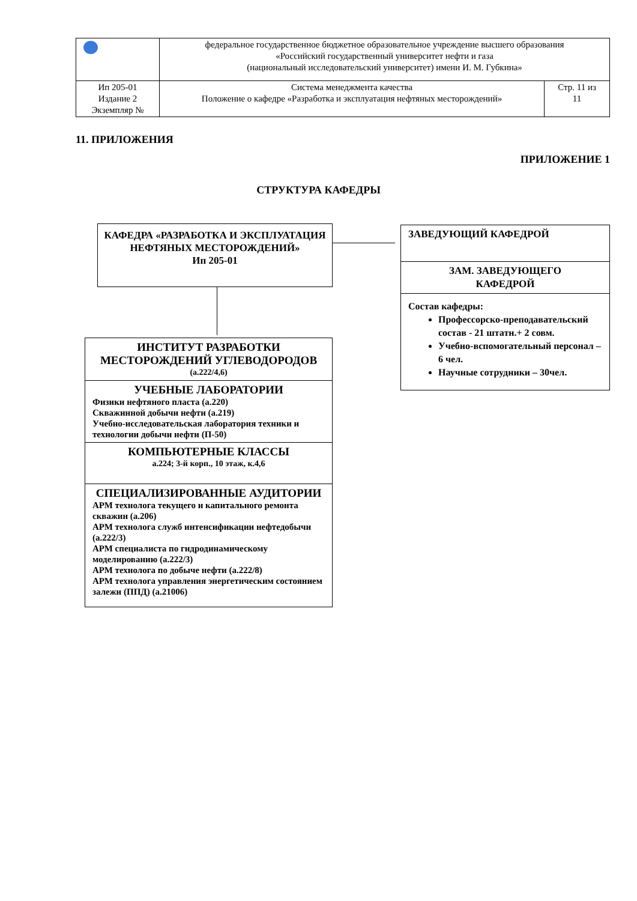| | федеральное государственное бюджетное образовательное учреждение высшего образования «Российский государственный университет нефти и газа (национальный исследовательский университет) имени И. М. Губкина» | |
| Ип 205-01 Издание 2 Экземпляр № | Система менеджмента качества Положение о кафедре «Разработка и эксплуатация нефтяных месторождений» | Стр. 11 из 11 |
11. ПРИЛОЖЕНИЯ
ПРИЛОЖЕНИЕ 1
СТРУКТУРА КАФЕДРЫ
КАФЕДРА «РАЗРАБОТКА И ЭКСПЛУАТАЦИЯ НЕФТЯНЫХ МЕСТОРОЖДЕНИЙ»
Ип 205-01
ЗАВЕДУЮЩИЙ КАФЕДРОЙ
ЗАМ. ЗАВЕДУЮЩЕГО
КАФЕДРОЙ
Состав кафедры:
Профессорско-преподавательский состав - 21 штатн.+ 2 совм.
Учебно-вспомогательный персонал – 6 чел.
Научные сотрудники – 30чел.
ИНСТИТУТ РАЗРАБОТКИ МЕСТОРОЖДЕНИЙ УГЛЕВОДОРОДОВ
(а.222/4,6)
УЧЕБНЫЕ ЛАБОРАТОРИИ
Физики нефтяного пласта (а.220)
Скважинной добычи нефти (а.219)
Учебно-исследовательская лаборатория техники и технологии добычи нефти (П-50)
КОМПЬЮТЕРНЫЕ КЛАССЫ
а.224; 3-й корп., 10 этаж, к.4,6
СПЕЦИАЛИЗИРОВАННЫЕ АУДИТОРИИ
АРМ технолога текущего и капитального ремонта скважин (а.206)
АРМ технолога служб интенсификации нефтедобычи (а.222/3)
АРМ специалиста по гидродинамическому моделированию (а.222/3)
АРМ технолога по добыче нефти (а.222/8)
АРМ технолога управления энергетическим состоянием залежи (ППД) (а.21006)